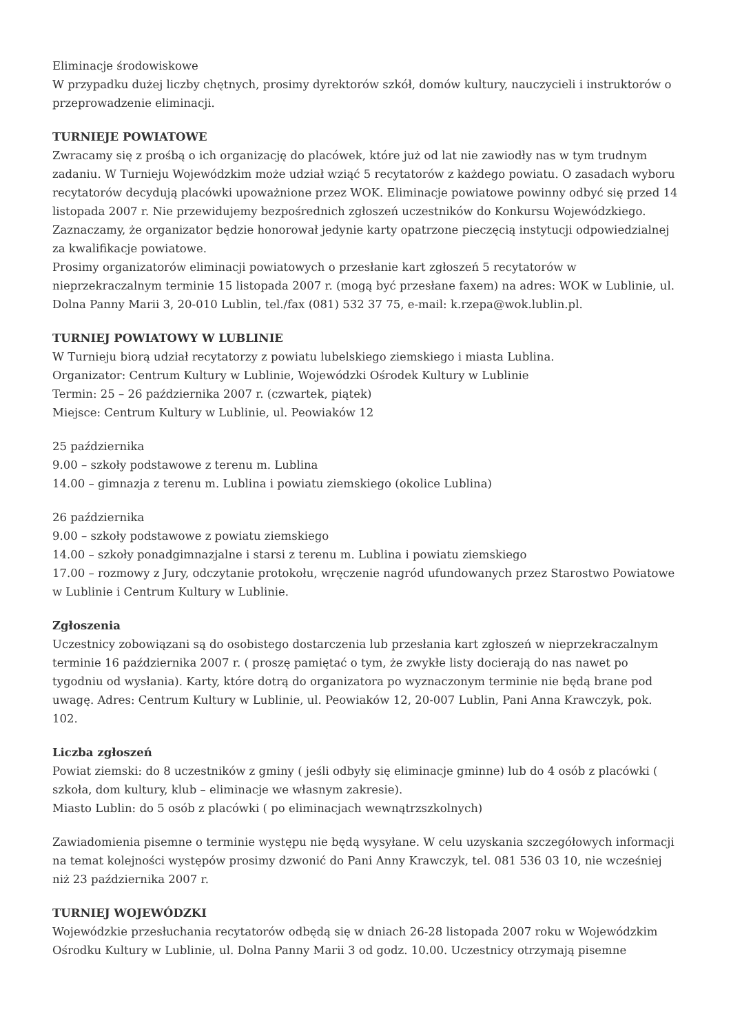Eliminacje środowiskowe
W przypadku dużej liczby chętnych, prosimy dyrektorów szkół, domów kultury, nauczycieli i instruktorów o przeprowadzenie eliminacji.
TURNIEJE POWIATOWE
Zwracamy się z prośbą o ich organizację do placówek, które już od lat nie zawiodły nas w tym trudnym zadaniu. W Turnieju Wojewódzkim może udział wziąć 5 recytatorów z każdego powiatu. O zasadach wyboru recytatorów decydują placówki upoważnione przez WOK. Eliminacje powiatowe powinny odbyć się przed 14 listopada 2007 r. Nie przewidujemy bezpośrednich zgłoszeń uczestników do Konkursu Wojewódzkiego. Zaznaczamy, że organizator będzie honorował jedynie karty opatrzone pieczęcią instytucji odpowiedzialnej za kwalifikacje powiatowe.
Prosimy organizatorów eliminacji powiatowych o przesłanie kart zgłoszeń 5 recytatorów w nieprzekraczalnym terminie 15 listopada 2007 r. (mogą być przesłane faxem) na adres: WOK w Lublinie, ul. Dolna Panny Marii 3, 20-010 Lublin, tel./fax (081) 532 37 75, e-mail: k.rzepa@wok.lublin.pl.
TURNIEJ POWIATOWY W LUBLINIE
W Turnieju biorą udział recytatorzy z powiatu lubelskiego ziemskiego i miasta Lublina.
Organizator: Centrum Kultury w Lublinie, Wojewódzki Ośrodek Kultury w Lublinie
Termin: 25 – 26 października 2007 r. (czwartek, piątek)
Miejsce: Centrum Kultury w Lublinie, ul. Peowiaków 12
25 października
9.00 – szkoły podstawowe z terenu m. Lublina
14.00 – gimnazja z terenu m. Lublina i powiatu ziemskiego (okolice Lublina)
26 października
9.00 – szkoły podstawowe z powiatu ziemskiego
14.00 – szkoły ponadgimnazjalne i starsi z terenu m. Lublina i powiatu ziemskiego
17.00 – rozmowy z Jury, odczytanie protokołu, wręczenie nagród ufundowanych przez Starostwo Powiatowe w Lublinie i Centrum Kultury w Lublinie.
Zgłoszenia
Uczestnicy zobowiązani są do osobistego dostarczenia lub przesłania kart zgłoszeń w nieprzekraczalnym terminie 16 października 2007 r. ( proszę pamiętać o tym, że zwykłe listy docierają do nas nawet po tygodniu od wysłania). Karty, które dotrą do organizatora po wyznaczonym terminie nie będą brane pod uwagę. Adres: Centrum Kultury w Lublinie, ul. Peowiaków 12, 20-007 Lublin, Pani Anna Krawczyk, pok. 102.
Liczba zgłoszeń
Powiat ziemski: do 8 uczestników z gminy ( jeśli odbyły się eliminacje gminne) lub do 4 osób z placówki ( szkoła, dom kultury, klub – eliminacje we własnym zakresie).
Miasto Lublin: do 5 osób z placówki ( po eliminacjach wewnątrzszkolnych)
Zawiadomienia pisemne o terminie występu nie będą wysyłane. W celu uzyskania szczegółowych informacji na temat kolejności występów prosimy dzwonić do Pani Anny Krawczyk, tel. 081 536 03 10, nie wcześniej niż 23 października 2007 r.
TURNIEJ WOJEWÓDZKI
Wojewódzkie przesłuchania recytatorów odbędą się w dniach 26-28 listopada 2007 roku w Wojewódzkim Ośrodku Kultury w Lublinie, ul. Dolna Panny Marii 3 od godz. 10.00. Uczestnicy otrzymają pisemne